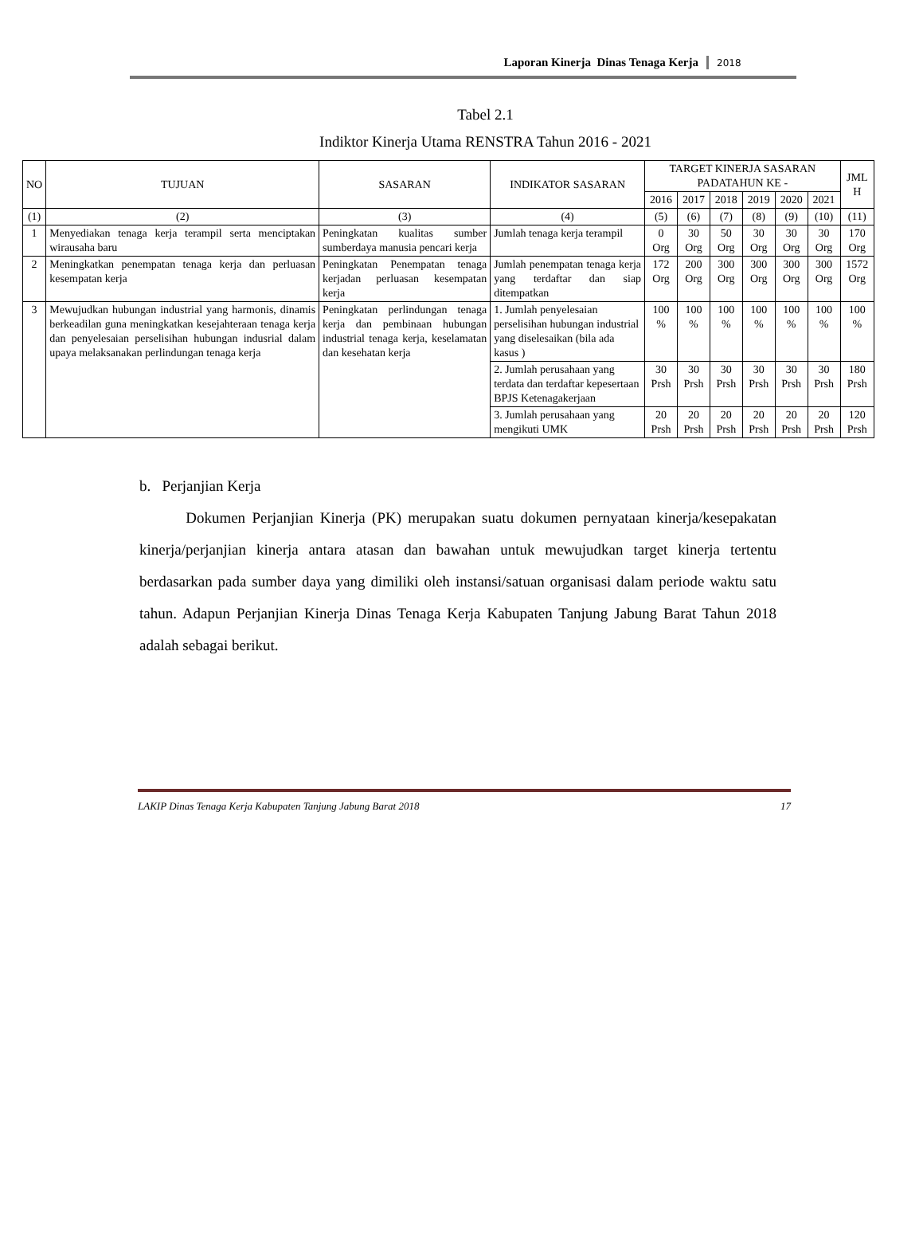Laporan Kinerja Dinas Tenaga Kerja 2018
Tabel 2.1
Indiktor Kinerja Utama RENSTRA Tahun 2016 - 2021
| NO | TUJUAN | SASARAN | INDIKATOR SASARAN | TARGET KINERJA SASARAN PADATAHUN KE - | | | | | | JML H |
| --- | --- | --- | --- | --- | --- | --- | --- | --- | --- | --- |
| | | | | 2016 | 2017 | 2018 | 2019 | 2020 | 2021 | |
| (1) | (2) | (3) | (4) | (5) | (6) | (7) | (8) | (9) | (10) | (11) |
| 1 | Menyediakan tenaga kerja terampil serta menciptakan wirausaha baru | Peningkatan kualitas sumber sumberdaya manusia pencari kerja | Jumlah tenaga kerja terampil | 0 Org | 30 Org | 50 Org | 30 Org | 30 Org | 30 Org | 170 Org |
| 2 | Meningkatkan penempatan tenaga kerja dan perluasan kesempatan kerja | Peningkatan Penempatan tenaga kerjadan perluasan kesempatan kerja | Jumlah penempatan tenaga kerja yang terdaftar dan siap ditempatkan | 172 Org | 200 Org | 300 Org | 300 Org | 300 Org | 300 Org | 1572 Org |
| 3 | Mewujudkan hubungan industrial yang harmonis, dinamis berkeadilan guna meningkatkan kesejahteraan tenaga kerja dan penyelesaian perselisihan hubungan indusrial dalam upaya melaksanakan perlindungan tenaga kerja | Peningkatan perlindungan tenaga kerja dan pembinaan hubungan industrial tenaga kerja, keselamatan dan kesehatan kerja | 1. Jumlah penyelesaian perselisihan hubungan industrial yang diselesaikan (bila ada kasus ) | 100 % | 100 % | 100 % | 100 % | 100 % | 100 % | 100 % |
| | | | 2. Jumlah perusahaan yang terdata dan terdaftar kepesertaan BPJS Ketenagakerjaan | 30 Prsh | 30 Prsh | 30 Prsh | 30 Prsh | 30 Prsh | 30 Prsh | 180 Prsh |
| | | | 3. Jumlah perusahaan yang mengikuti UMK | 20 Prsh | 20 Prsh | 20 Prsh | 20 Prsh | 20 Prsh | 20 Prsh | 120 Prsh |
b. Perjanjian Kerja
Dokumen Perjanjian Kinerja (PK) merupakan suatu dokumen pernyataan kinerja/kesepakatan kinerja/perjanjian kinerja antara atasan dan bawahan untuk mewujudkan target kinerja tertentu berdasarkan pada sumber daya yang dimiliki oleh instansi/satuan organisasi dalam periode waktu satu tahun. Adapun Perjanjian Kinerja Dinas Tenaga Kerja Kabupaten Tanjung Jabung Barat Tahun 2018 adalah sebagai berikut.
LAKIP Dinas Tenaga Kerja Kabupaten Tanjung Jabung Barat 2018 17